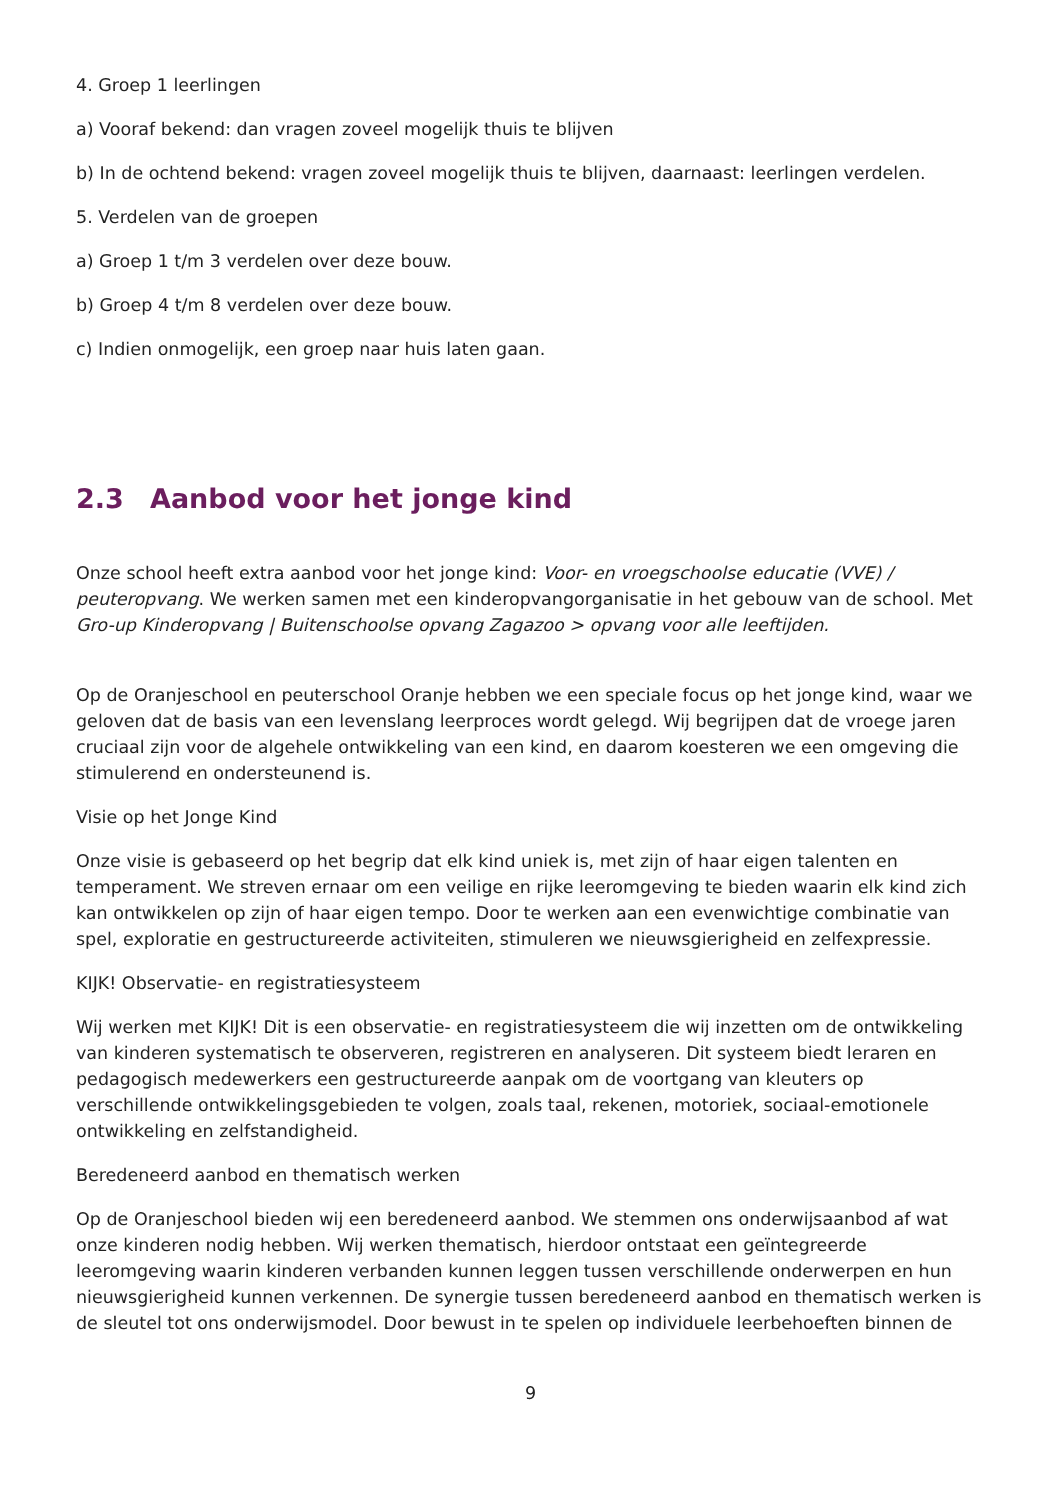4. Groep 1 leerlingen
a) Vooraf bekend: dan vragen zoveel mogelijk thuis te blijven
b) In de ochtend bekend: vragen zoveel mogelijk thuis te blijven, daarnaast: leerlingen verdelen.
5. Verdelen van de groepen
a) Groep 1 t/m 3 verdelen over deze bouw.
b) Groep 4 t/m 8 verdelen over deze bouw.
c) Indien onmogelijk, een groep naar huis laten gaan.
2.3 Aanbod voor het jonge kind
Onze school heeft extra aanbod voor het jonge kind: Voor- en vroegschoolse educatie (VVE) / peuteropvang. We werken samen met een kinderopvangorganisatie in het gebouw van de school. Met Gro-up Kinderopvang | Buitenschoolse opvang Zagazoo > opvang voor alle leeftijden.
Op de Oranjeschool en peuterschool Oranje hebben we een speciale focus op het jonge kind, waar we geloven dat de basis van een levenslang leerproces wordt gelegd. Wij begrijpen dat de vroege jaren cruciaal zijn voor de algehele ontwikkeling van een kind, en daarom koesteren we een omgeving die stimulerend en ondersteunend is.
Visie op het Jonge Kind
Onze visie is gebaseerd op het begrip dat elk kind uniek is, met zijn of haar eigen talenten en temperament. We streven ernaar om een veilige en rijke leeromgeving te bieden waarin elk kind zich kan ontwikkelen op zijn of haar eigen tempo. Door te werken aan een evenwichtige combinatie van spel, exploratie en gestructureerde activiteiten, stimuleren we nieuwsgierigheid en zelfexpressie.
KIJK! Observatie- en registratiesysteem
Wij werken met KIJK! Dit is een observatie- en registratiesysteem die wij inzetten om de ontwikkeling van kinderen systematisch te observeren, registreren en analyseren. Dit systeem biedt leraren en pedagogisch medewerkers een gestructureerde aanpak om de voortgang van kleuters op verschillende ontwikkelingsgebieden te volgen, zoals taal, rekenen, motoriek, sociaal-emotionele ontwikkeling en zelfstandigheid.
Beredeneerd aanbod en thematisch werken
Op de Oranjeschool bieden wij een beredeneerd aanbod. We stemmen ons onderwijsaanbod af wat onze kinderen nodig hebben. Wij werken thematisch, hierdoor ontstaat een geïntegreerde leeromgeving waarin kinderen verbanden kunnen leggen tussen verschillende onderwerpen en hun nieuwsgierigheid kunnen verkennen. De synergie tussen beredeneerd aanbod en thematisch werken is de sleutel tot ons onderwijsmodel. Door bewust in te spelen op individuele leerbehoeften binnen de
9